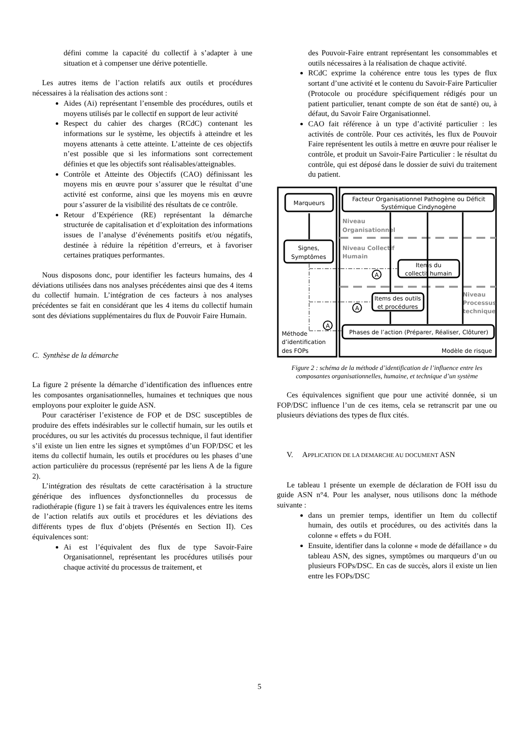défini comme la capacité du collectif à s’adapter à une situation et à compenser une dérive potentielle.
Les autres items de l’action relatifs aux outils et procédures nécessaires à la réalisation des actions sont :
Aides (Ai) représentant l’ensemble des procédures, outils et moyens utilisés par le collectif en support de leur activité
Respect du cahier des charges (RCdC) contenant les informations sur le système, les objectifs à atteindre et les moyens attenants à cette atteinte. L’atteinte de ces objectifs n’est possible que si les informations sont correctement définies et que les objectifs sont réalisables/atteignables.
Contrôle et Atteinte des Objectifs (CAO) définissant les moyens mis en œuvre pour s’assurer que le résultat d’une activité est conforme, ainsi que les moyens mis en œuvre pour s’assurer de la visibilité des résultats de ce contrôle.
Retour d’Expérience (RE) représentant la démarche structurée de capitalisation et d’exploitation des informations issues de l’analyse d’événements positifs et/ou négatifs, destinée à réduire la répétition d’erreurs, et à favoriser certaines pratiques performantes.
Nous disposons donc, pour identifier les facteurs humains, des 4 déviations utilisées dans nos analyses précédentes ainsi que des 4 items du collectif humain. L’intégration de ces facteurs à nos analyses précédentes se fait en considérant que les 4 items du collectif humain sont des déviations supplémentaires du flux de Pouvoir Faire Humain.
C. Synthèse de la démarche
La figure 2 présente la démarche d’identification des influences entre les composantes organisationnelles, humaines et techniques que nous employons pour exploiter le guide ASN.
Pour caractériser l’existence de FOP et de DSC susceptibles de produire des effets indésirables sur le collectif humain, sur les outils et procédures, ou sur les activités du processus technique, il faut identifier s’il existe un lien entre les signes et symptômes d’un FOP/DSC et les items du collectif humain, les outils et procédures ou les phases d’une action particulière du processus (représenté par les liens A de la figure 2).
L’intégration des résultats de cette caractérisation à la structure générique des influences dysfonctionnelles du processus de radiothérapie (figure 1) se fait à travers les équivalences entre les items de l’action relatifs aux outils et procédures et les déviations des différents types de flux d’objets (Présentés en Section II). Ces équivalences sont:
Ai est l’équivalent des flux de type Savoir-Faire Organisationnel, représentant les procédures utilisés pour chaque activité du processus de traitement, et
des Pouvoir-Faire entrant représentant les consommables et outils nécessaires à la réalisation de chaque activité.
RCdC exprime la cohérence entre tous les types de flux sortant d’une activité et le contenu du Savoir-Faire Particulier (Protocole ou procédure spécifiquement rédigés pour un patient particulier, tenant compte de son état de santé) ou, à défaut, du Savoir Faire Organisationnel.
CAO fait référence à un type d’activité particulier : les activités de contrôle. Pour ces activités, les flux de Pouvoir Faire représentent les outils à mettre en œuvre pour réaliser le contrôle, et produit un Savoir-Faire Particulier : le résultat du contrôle, qui est déposé dans le dossier de suivi du traitement du patient.
Marqueurs
Facteur Organisationnel Pathogène ou Déficit
Systémique Cindynogène
Niveau
Organisationnel
Niveau Collectif
Humain
Signes,
Symptômes
Items du
collectif humain
Items des outils
et procédures
Niveau
Processus
technique
Phases de l’action (Préparer, Réaliser, Clôturer)
A
A
A
Méthode
d’identification
des FOPs
Modèle de risque
Figure 2 : schéma de la méthode d’identification de l’influence entre les composantes organisationnelles, humaine, et technique d’un système
Ces équivalences signifient que pour une activité donnée, si un FOP/DSC influence l’un de ces items, cela se retranscrit par une ou plusieurs déviations des types de flux cités.
V. APPLICATION DE LA DEMARCHE AU DOCUMENT ASN
Le tableau 1 présente un exemple de déclaration de FOH issu du guide ASN n°4. Pour les analyser, nous utilisons donc la méthode suivante :
dans un premier temps, identifier un Item du collectif humain, des outils et procédures, ou des activités dans la colonne « effets » du FOH.
Ensuite, identifier dans la colonne « mode de défaillance » du tableau ASN, des signes, symptômes ou marqueurs d’un ou plusieurs FOPs/DSC. En cas de succès, alors il existe un lien entre les FOPs/DSC
5